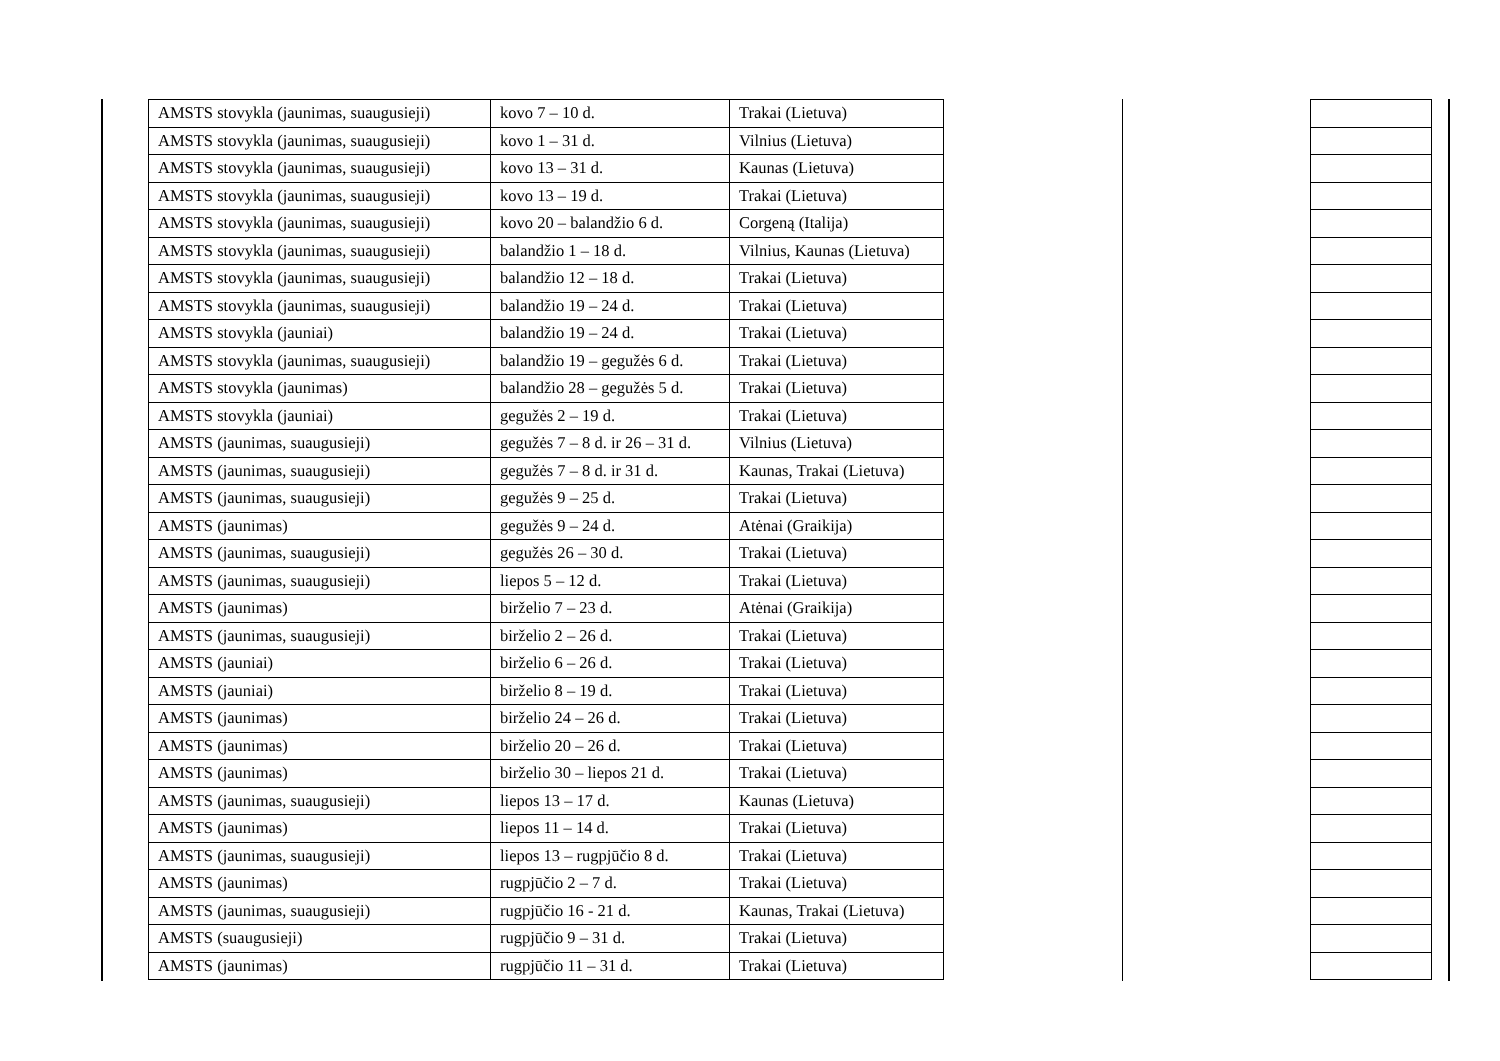| AMSTS stovykla (jaunimas, suaugusieji) | kovo 7 – 10 d. | Trakai (Lietuva) |
| AMSTS stovykla (jaunimas, suaugusieji) | kovo 1 – 31 d. | Vilnius (Lietuva) |
| AMSTS stovykla (jaunimas, suaugusieji) | kovo 13 – 31 d. | Kaunas (Lietuva) |
| AMSTS stovykla (jaunimas, suaugusieji) | kovo 13 – 19 d. | Trakai (Lietuva) |
| AMSTS stovykla (jaunimas, suaugusieji) | kovo 20 – balandžio 6 d. | Corgeną (Italija) |
| AMSTS stovykla (jaunimas, suaugusieji) | balandžio 1 – 18 d. | Vilnius, Kaunas (Lietuva) |
| AMSTS stovykla (jaunimas, suaugusieji) | balandžio 12 – 18 d. | Trakai (Lietuva) |
| AMSTS stovykla (jaunimas, suaugusieji) | balandžio 19 – 24 d. | Trakai (Lietuva) |
| AMSTS stovykla (jauniai) | balandžio 19 – 24 d. | Trakai (Lietuva) |
| AMSTS stovykla (jaunimas, suaugusieji) | balandžio 19 – gegužės 6 d. | Trakai (Lietuva) |
| AMSTS stovykla (jaunimas) | balandžio 28 – gegužės 5 d. | Trakai (Lietuva) |
| AMSTS stovykla (jauniai) | gegužės 2 – 19 d. | Trakai (Lietuva) |
| AMSTS (jaunimas, suaugusieji) | gegužės 7 – 8 d. ir 26 – 31 d. | Vilnius (Lietuva) |
| AMSTS (jaunimas, suaugusieji) | gegužės 7 – 8 d. ir 31 d. | Kaunas, Trakai (Lietuva) |
| AMSTS (jaunimas, suaugusieji) | gegužės 9 – 25 d. | Trakai (Lietuva) |
| AMSTS (jaunimas) | gegužės 9 – 24 d. | Atėnai (Graikija) |
| AMSTS (jaunimas, suaugusieji) | gegužės 26 – 30 d. | Trakai (Lietuva) |
| AMSTS (jaunimas, suaugusieji) | liepos 5 – 12 d. | Trakai (Lietuva) |
| AMSTS (jaunimas) | birželio 7 – 23 d. | Atėnai (Graikija) |
| AMSTS (jaunimas, suaugusieji) | birželio 2 – 26 d. | Trakai (Lietuva) |
| AMSTS (jauniai) | birželio 6 – 26 d. | Trakai (Lietuva) |
| AMSTS (jauniai) | birželio 8 – 19 d. | Trakai (Lietuva) |
| AMSTS (jaunimas) | birželio 24 – 26 d. | Trakai (Lietuva) |
| AMSTS (jaunimas) | birželio 20 – 26 d. | Trakai (Lietuva) |
| AMSTS (jaunimas) | birželio 30 – liepos 21 d. | Trakai (Lietuva) |
| AMSTS (jaunimas, suaugusieji) | liepos 13 – 17 d. | Kaunas (Lietuva) |
| AMSTS (jaunimas) | liepos 11 – 14 d. | Trakai (Lietuva) |
| AMSTS (jaunimas, suaugusieji) | liepos 13 – rugpjūčio 8 d. | Trakai (Lietuva) |
| AMSTS (jaunimas) | rugpjūčio 2 – 7 d. | Trakai (Lietuva) |
| AMSTS (jaunimas, suaugusieji) | rugpjūčio 16 - 21 d. | Kaunas, Trakai (Lietuva) |
| AMSTS (suaugusieji) | rugpjūčio 9 – 31 d. | Trakai (Lietuva) |
| AMSTS (jaunimas) | rugpjūčio 11 – 31 d. | Trakai (Lietuva) |